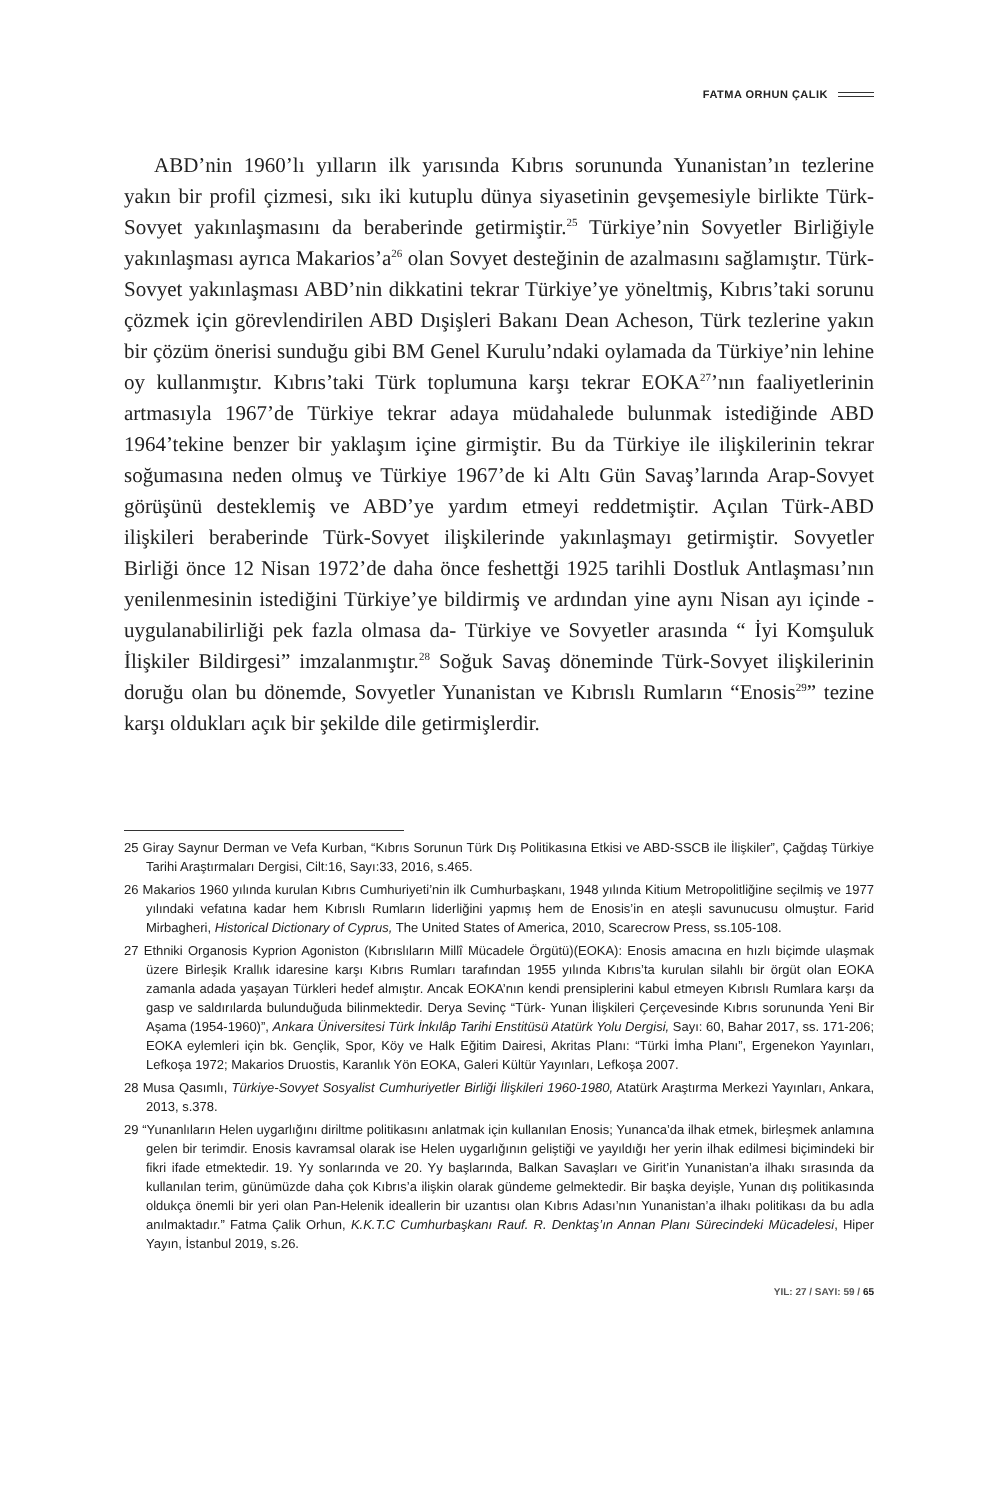FATMA ORHUN ÇALIK
ABD’nin 1960’lı yılların ilk yarısında Kıbrıs sorununda Yunanistan’ın tezlerine yakın bir profil çizmesi, sıkı iki kutuplu dünya siyasetinin gevşemesiyle birlikte Türk-Sovyet yakınlaşmasını da beraberinde getirmiştir.<sup>25</sup> Türkiye’nin Sovyetler Birliğiyle yakınlaşması ayrıca Makarios’a<sup>26</sup> olan Sovyet desteğinin de azalmasını sağlamıştır. Türk-Sovyet yakınlaşması ABD’nin dikkatini tekrar Türkiye’ye yöneltmiş, Kıbrıs’taki sorunu çözmek için görevlendirilen ABD Dışişleri Bakanı Dean Acheson, Türk tezlerine yakın bir çözüm önerisi sunduğu gibi BM Genel Kurulu’ndaki oylamada da Türkiye’nin lehine oy kullanmıştır. Kıbrıs’taki Türk toplumuna karşı tekrar EOKA<sup>27</sup>’nın faaliyetlerinin artmasıyla 1967’de Türkiye tekrar adaya müdahalede bulunmak istediğinde ABD 1964’tekine benzer bir yaklaşım içine girmiştir. Bu da Türkiye ile ilişkilerinin tekrar soğumasına neden olmuş ve Türkiye 1967’de ki Altı Gün Savaş’larında Arap-Sovyet görüşünü desteklemiş ve ABD’ye yardım etmeyi reddetmiştir. Açılan Türk-ABD ilişkileri beraberinde Türk-Sovyet ilişkilerinde yakınlaşmayı getirmiştir. Sovyetler Birliği önce 12 Nisan 1972’de daha önce feshettği 1925 tarihli Dostluk Antlaşması’nın yenilenmesinin istediğini Türkiye’ye bildirmiş ve ardından yine aynı Nisan ayı içinde -uygulanabilirliği pek fazla olmasa da- Türkiye ve Sovyetler arasında “ İyi Komşuluk İlişkiler Bildirgesi” imzalanmıştır.<sup>28</sup> Soğuk Savaş döneminde Türk-Sovyet ilişkilerinin doruğu olan bu dönemde, Sovyetler Yunanistan ve Kıbrıslı Rumların “Enosis<sup>29</sup>” tezine karşı oldukları açık bir şekilde dile getirmişlerdir.
25 Giray Saynur Derman ve Vefa Kurban, “Kıbrıs Sorunun Türk Dış Politikasına Etkisi ve ABD-SSCB ile İlişkiler”, Çağdaş Türkiye Tarihi Araştırmaları Dergisi, Cilt:16, Sayı:33, 2016, s.465.
26 Makarios 1960 yılında kurulan Kıbrıs Cumhuriyeti’nin ilk Cumhurbaşkanı, 1948 yılında Kitium Metropolitliğine seçilmiş ve 1977 yılındaki vefatına kadar hem Kıbrıslı Rumların liderliğini yapmış hem de Enosis’in en ateşli savunucusu olmuştur. Farid Mirbagheri, Historical Dictionary of Cyprus, The United States of America, 2010, Scarecrow Press, ss.105-108.
27 Ethniki Organosis Kyprion Agoniston (Kıbrıslıların Millî Mücadele Örgütü)(EOKA): Enosis amacına en hızlı biçimde ulaşmak üzere Birleşik Krallık idaresine karşı Kıbrıs Rumları tarafından 1955 yılında Kıbrıs’ta kurulan silahlı bir örgüt olan EOKA zamanla adada yaşayan Türkleri hedef almıştır. Ancak EOKA’nın kendi prensiplerini kabul etmeyen Kıbrıslı Rumlara karşı da gasp ve saldırılarda bulunduğuda bilinmektedir. Derya Sevinç “Türk- Yunan İlişkileri Çerçevesinde Kıbrıs sorununda Yeni Bir Aşama (1954-1960)”, Ankara Üniversitesi Türk İnkılâp Tarihi Enstitüsü Atatürk Yolu Dergisi, Sayı: 60, Bahar 2017, ss. 171-206; EOKA eylemleri için bk. Gençlik, Spor, Köy ve Halk Eğitim Dairesi, Akritas Planı: “Türki İmha Planı”, Ergenekon Yayınları, Lefkoşa 1972; Makarios Druostis, Karanlık Yön EOKA, Galeri Kültür Yayınları, Lefkoşa 2007.
28 Musa Qasımlı, Türkiye-Sovyet Sosyalist Cumhuriyetler Birliği İlişkileri 1960-1980, Atatürk Araştırma Merkezi Yayınları, Ankara, 2013, s.378.
29 “Yunanlıların Helen uygarlığını diriltme politikasını anlatmak için kullanılan Enosis; Yunanca’da ilhak etmek, birleşmek anlamına gelen bir terimdir. Enosis kavramsal olarak ise Helen uygarlığının geliştiği ve yayıldığı her yerin ilhak edilmesi biçimindeki bir fikri ifade etmektedir. 19. Yy sonlarında ve 20. Yy başlarında, Balkan Savaşları ve Girit’in Yunanistan’a ilhakı sırasında da kullanılan terim, günümüzde daha çok Kıbrıs’a ilişkin olarak gündeme gelmektedir. Bir başka deyişle, Yunan dış politikasında oldukça önemli bir yeri olan Pan-Helenik ideallerin bir uzantısı olan Kıbrıs Adası’nın Yunanistan’a ilhakı politikası da bu adla anılmaktadır.” Fatma Çalik Orhun, K.K.T.C Cumhurbaşkanı Rauf. R. Denktaş’ın Annan Planı Sürecindeki Mücadelesi, Hiper Yayın, İstanbul 2019, s.26.
YIL: 27 / SAYI: 59 / 65